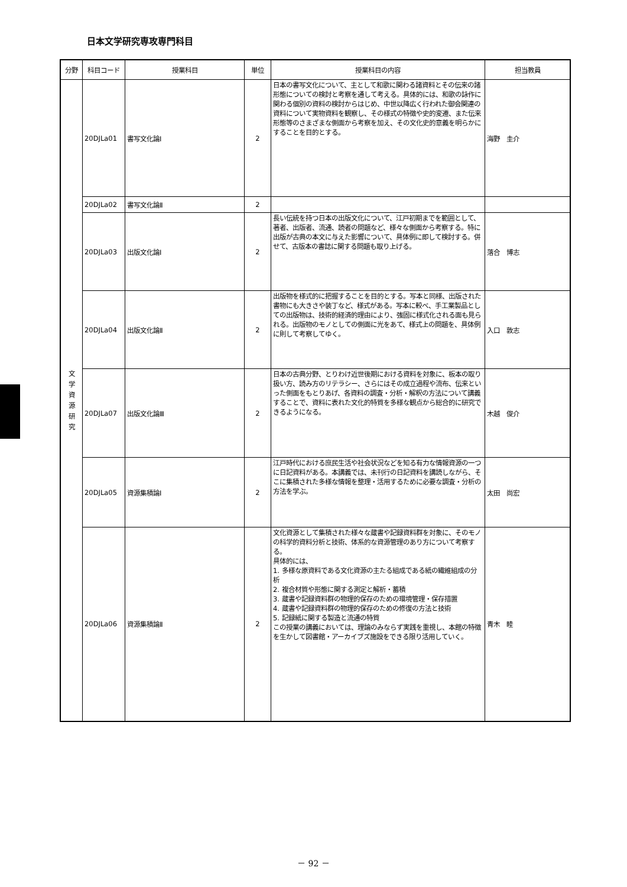日本文学研究専攻専門科目
| 分野 | 科目コード | 授業科目 | 単位 | 授業科目の内容 | 担当教員 |
| --- | --- | --- | --- | --- | --- |
| 文 学 資 源 研 究 | 20DJLa01 | 書写文化論Ⅰ | 2 | 日本の書写文化について、主として和歌に関わる諸資料とその伝来の諸形態についての検討と考察を通して考える。具体的には、和歌の詠作に関わる個別の資料の検討からはじめ、中世以降広く行われた御会関連の資料について実物資料を観察し、その様式の特徴や史的変遷、また伝来形態等のさまざまな側面から考察を加え、その文化史的意義を明らかにすることを目的とする。 | 海野 圭介 |
| | 20DJLa02 | 書写文化論Ⅱ | 2 | | |
| | 20DJLa03 | 出版文化論Ⅰ | 2 | 長い伝統を持つ日本の出版文化について、江戸初期までを範囲として、著者、出版者、流通、読者の問題など、様々な側面から考察する。特に出版が古典の本文に与えた影響について、具体例に即して検討する。併せて、古版本の書誌に関する問題も取り上げる。 | 落合 博志 |
| | 20DJLa04 | 出版文化論Ⅱ | 2 | 出版物を様式的に把握することを目的とする。写本と同様、出版された 書物にも大きさや装丁など、様式がある。写本に較べ、手工業製品としての出版物は、技術的経済的理由により、強固に様式化される面も見られる。出版物のモノとしての側面に光をあて、様式上の問題を、具体例に則して考察してゆく。 | 入口 敦志 |
| | 20DJLa07 | 出版文化論Ⅲ | 2 | 日本の古典分野、とりわけ近世後期における資料を対象に、板本の取り扱い方、読み方のリテラシー、さらにはその成立過程や流布、伝来といった側面をもとりあげ、各資料の調査・分析・解釈の方法について講義することで、資料に表れた文化的特質を多様な観点から総合的に研究できるようになる。 | 木越 俊介 |
| | 20DJLa05 | 資源集積論Ⅰ | 2 | 江戸時代における庶民生活や社会状況などを知る有力な情報資源の一つに日記資料がある。本講義では、未刊行の日記資料を講読しながら、そこに集積された多様な情報を整理・活用するために必要な調査・分析の方法を学ぶ。 | 太田 尚宏 |
| | 20DJLa06 | 資源集積論Ⅱ | 2 | 文化資源として集積された様々な蔵書や記録資料群を対象に、そのモノの科学的資料分析と技術、体系的な資源管理のあり方について考察する。 具体的には、 1. 多様な原資料である文化資源の主たる組成である紙の繊維組成の分析 2. 複合材質や形態に関する測定と解析・蓄積 3. 蔵書や記録資料群の物理的保存のための環境管理・保存措置 4. 蔵書や記録資料群の物理的保存のための修復の方法と技術 5. 記録紙に関する製造と流通の特質 この授業の講義においては、理論のみならず実践を重視し、本館の特徴を生かして図書館・アーカイブズ施設をできる限り活用していく。 | 青木 睦 |
－ 92 －